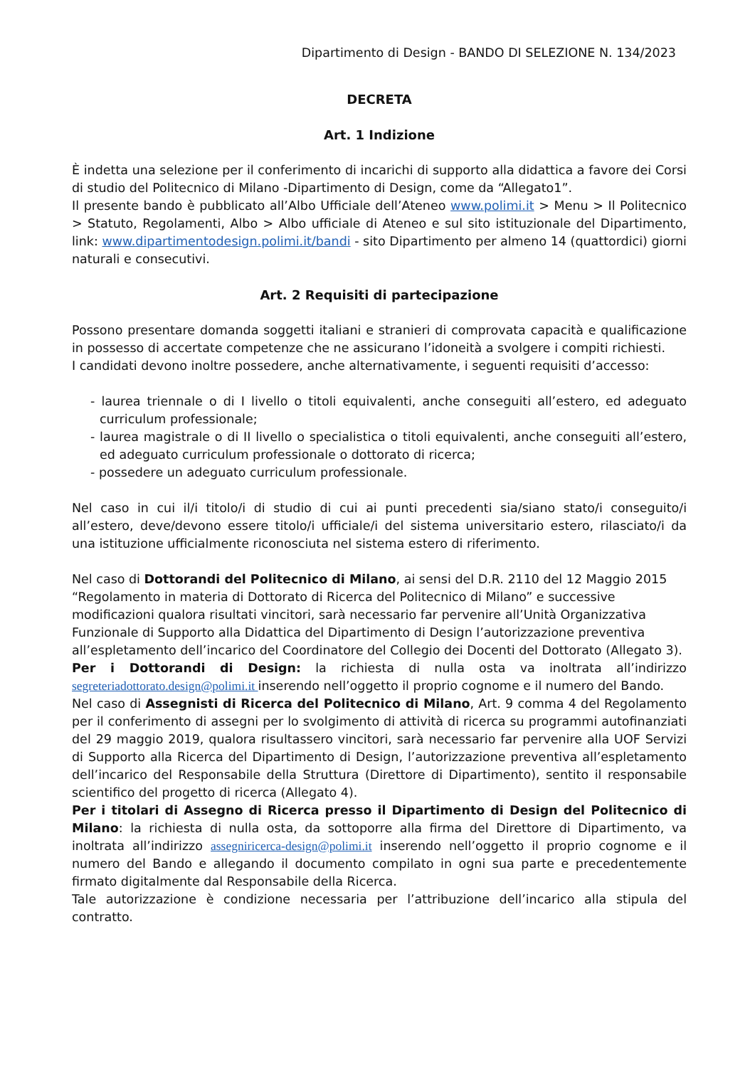Dipartimento di Design - BANDO DI SELEZIONE N. 134/2023
DECRETA
Art. 1 Indizione
È indetta una selezione per il conferimento di incarichi di supporto alla didattica a favore dei Corsi di studio del Politecnico di Milano -Dipartimento di Design, come da “Allegato1”.
Il presente bando è pubblicato all’Albo Ufficiale dell’Ateneo www.polimi.it > Menu > Il Politecnico > Statuto, Regolamenti, Albo > Albo ufficiale di Ateneo e sul sito istituzionale del Dipartimento, link: www.dipartimentodesign.polimi.it/bandi - sito Dipartimento per almeno 14 (quattordici) giorni naturali e consecutivi.
Art. 2 Requisiti di partecipazione
Possono presentare domanda soggetti italiani e stranieri di comprovata capacità e qualificazione in possesso di accertate competenze che ne assicurano l’idoneità a svolgere i compiti richiesti.
I candidati devono inoltre possedere, anche alternativamente, i seguenti requisiti d’accesso:
- laurea triennale o di I livello o titoli equivalenti, anche conseguiti all’estero, ed adeguato curriculum professionale;
- laurea magistrale o di II livello o specialistica o titoli equivalenti, anche conseguiti all’estero, ed adeguato curriculum professionale o dottorato di ricerca;
- possedere un adeguato curriculum professionale.
Nel caso in cui il/i titolo/i di studio di cui ai punti precedenti sia/siano stato/i conseguito/i all’estero, deve/devono essere titolo/i ufficiale/i del sistema universitario estero, rilasciato/i da una istituzione ufficialmente riconosciuta nel sistema estero di riferimento.
Nel caso di Dottorandi del Politecnico di Milano, ai sensi del D.R. 2110 del 12 Maggio 2015 “Regolamento in materia di Dottorato di Ricerca del Politecnico di Milano” e successive modificazioni qualora risultati vincitori, sarà necessario far pervenire all’Unità Organizzativa Funzionale di Supporto alla Didattica del Dipartimento di Design l’autorizzazione preventiva all’espletamento dell’incarico del Coordinatore del Collegio dei Docenti del Dottorato (Allegato 3).
Per i Dottorandi di Design: la richiesta di nulla osta va inoltrata all’indirizzo segreteriadottorato.design@polimi.it inserendo nell’oggetto il proprio cognome e il numero del Bando.
Nel caso di Assegnisti di Ricerca del Politecnico di Milano, Art. 9 comma 4 del Regolamento per il conferimento di assegni per lo svolgimento di attività di ricerca su programmi autofinanziati del 29 maggio 2019, qualora risultassero vincitori, sarà necessario far pervenire alla UOF Servizi di Supporto alla Ricerca del Dipartimento di Design, l’autorizzazione preventiva all’espletamento dell’incarico del Responsabile della Struttura (Direttore di Dipartimento), sentito il responsabile scientifico del progetto di ricerca (Allegato 4).
Per i titolari di Assegno di Ricerca presso il Dipartimento di Design del Politecnico di Milano: la richiesta di nulla osta, da sottoporre alla firma del Direttore di Dipartimento, va inoltrata all’indirizzo assegniricerca-design@polimi.it inserendo nell’oggetto il proprio cognome e il numero del Bando e allegando il documento compilato in ogni sua parte e precedentemente firmato digitalmente dal Responsabile della Ricerca.
Tale autorizzazione è condizione necessaria per l’attribuzione dell’incarico alla stipula del contratto.